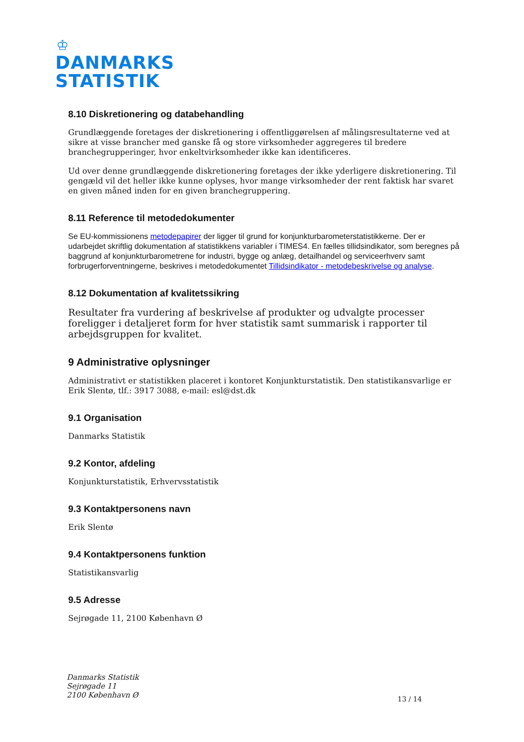♔
DANMARKS
STATISTIK
8.10 Diskretionering og databehandling
Grundlæggende foretages der diskretionering i offentliggørelsen af målingsresultaterne ved at sikre at visse brancher med ganske få og store virksomheder aggregeres til bredere branchegrupperinger, hvor enkeltvirksomheder ikke kan identificeres.
Ud over denne grundlæggende diskretionering foretages der ikke yderligere diskretionering. Til gengæld vil det heller ikke kunne oplyses, hvor mange virksomheder der rent faktisk har svaret en given måned inden for en given branchegruppering.
8.11 Reference til metodedokumenter
Se EU-kommissionens metodepapirer der ligger til grund for konjunkturbarometerstatistikkerne. Der er udarbejdet skriftlig dokumentation af statistikkens variabler i TIMES4. En fælles tillidsindikator, som beregnes på baggrund af konjunkturbarometrene for industri, bygge og anlæg, detailhandel og serviceerhverv samt forbrugerforventningerne, beskrives i metodedokumentet Tillidsindikator - metodebeskrivelse og analyse.
8.12 Dokumentation af kvalitetssikring
Resultater fra vurdering af beskrivelse af produkter og udvalgte processer foreligger i detaljeret form for hver statistik samt summarisk i rapporter til arbejdsgruppen for kvalitet.
9 Administrative oplysninger
Administrativt er statistikken placeret i kontoret Konjunkturstatistik. Den statistikansvarlige er Erik Slentø, tlf.: 3917 3088, e-mail: esl@dst.dk
9.1 Organisation
Danmarks Statistik
9.2 Kontor, afdeling
Konjunkturstatistik, Erhvervsstatistik
9.3 Kontaktpersonens navn
Erik Slentø
9.4 Kontaktpersonens funktion
Statistikansvarlig
9.5 Adresse
Sejrøgade 11, 2100 København Ø
Danmarks Statistik
Sejrøgade 11
2100 København Ø
13 / 14